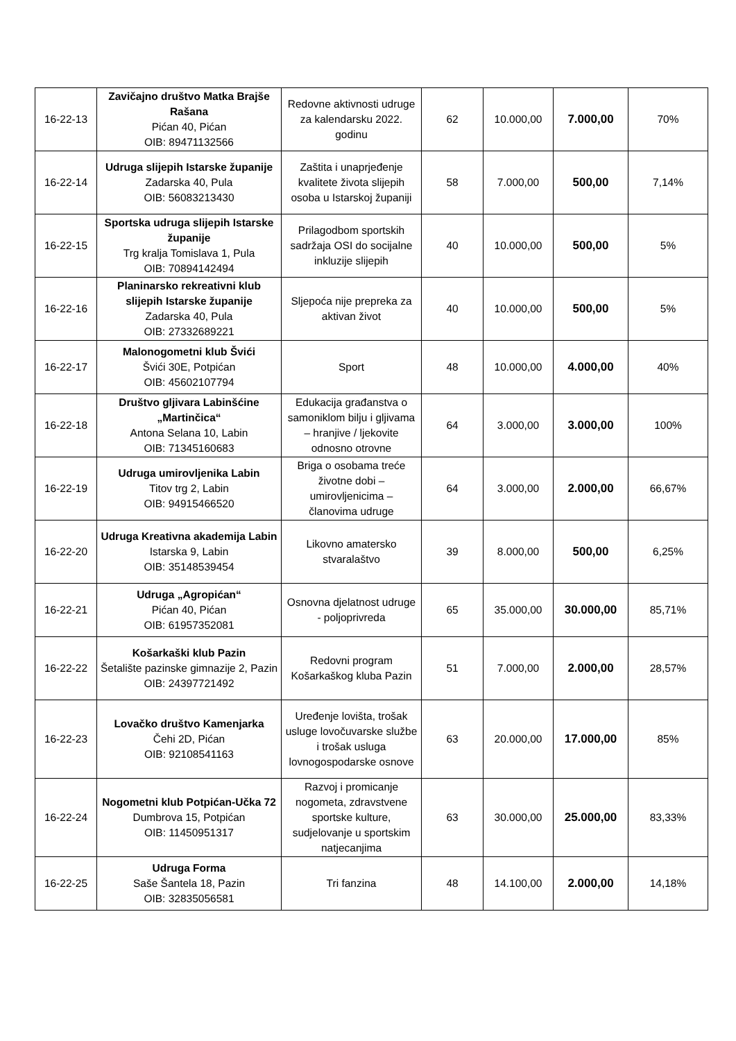| 16-22-13 | Zavičajno društvo Matka Brajše Rašana Pićan 40, Pićan OIB: 89471132566 | Redovne aktivnosti udruge za kalendarsku 2022. godinu | 62 | 10.000,00 | 7.000,00 | 70% |
| 16-22-14 | Udruga slijepih Istarske županije Zadarska 40, Pula OIB: 56083213430 | Zaštita i unaprjeđenje kvalitete života slijepih osoba u Istarskoj županiji | 58 | 7.000,00 | 500,00 | 7,14% |
| 16-22-15 | Sportska udruga slijepih Istarske županije Trg kralja Tomislava 1, Pula OIB: 70894142494 | Prilagodbom sportskih sadržaja OSI do socijalne inkluzije slijepih | 40 | 10.000,00 | 500,00 | 5% |
| 16-22-16 | Planinarsko rekreativni klub slijepih Istarske županije Zadarska 40, Pula OIB: 27332689221 | Sljepoća nije prepreka za aktivan život | 40 | 10.000,00 | 500,00 | 5% |
| 16-22-17 | Malonogometni klub Švići Švići 30E, Potpićan OIB: 45602107794 | Sport | 48 | 10.000,00 | 4.000,00 | 40% |
| 16-22-18 | Društvo gljivara Labinšćine „Martinčica“ Antona Selana 10, Labin OIB: 71345160683 | Edukacija građanstva o samoniklom bilju i gljivama – hranjive / ljekovite odnosno otrovne | 64 | 3.000,00 | 3.000,00 | 100% |
| 16-22-19 | Udruga umirovljenika Labin Titov trg 2, Labin OIB: 94915466520 | Briga o osobama treće životne dobi – umirovljenicima – članovima udruge | 64 | 3.000,00 | 2.000,00 | 66,67% |
| 16-22-20 | Udruga Kreativna akademija Labin Istarska 9, Labin OIB: 35148539454 | Likovno amatersko stvaralaštvo | 39 | 8.000,00 | 500,00 | 6,25% |
| 16-22-21 | Udruga „Agropićan“ Pićan 40, Pićan OIB: 61957352081 | Osnovna djelatnost udruge - poljoprivreda | 65 | 35.000,00 | 30.000,00 | 85,71% |
| 16-22-22 | Košarkaški klub Pazin Šetalište pazinske gimnazije 2, Pazin OIB: 24397721492 | Redovni program Košarkaškog kluba Pazin | 51 | 7.000,00 | 2.000,00 | 28,57% |
| 16-22-23 | Lovačko društvo Kamenjarka Čehi 2D, Pićan OIB: 92108541163 | Uređenje lovišta, trošak usluge lovočuvarske službe i trošak usluga lovnogospodarske osnove | 63 | 20.000,00 | 17.000,00 | 85% |
| 16-22-24 | Nogometni klub Potpićan-Učka 72 Dumbrova 15, Potpićan OIB: 11450951317 | Razvoj i promicanje nogometa, zdravstvene sportske kulture, sudjelovanje u sportskim natjecanjima | 63 | 30.000,00 | 25.000,00 | 83,33% |
| 16-22-25 | Udruga Forma Saše Šantela 18, Pazin OIB: 32835056581 | Tri fanzina | 48 | 14.100,00 | 2.000,00 | 14,18% |